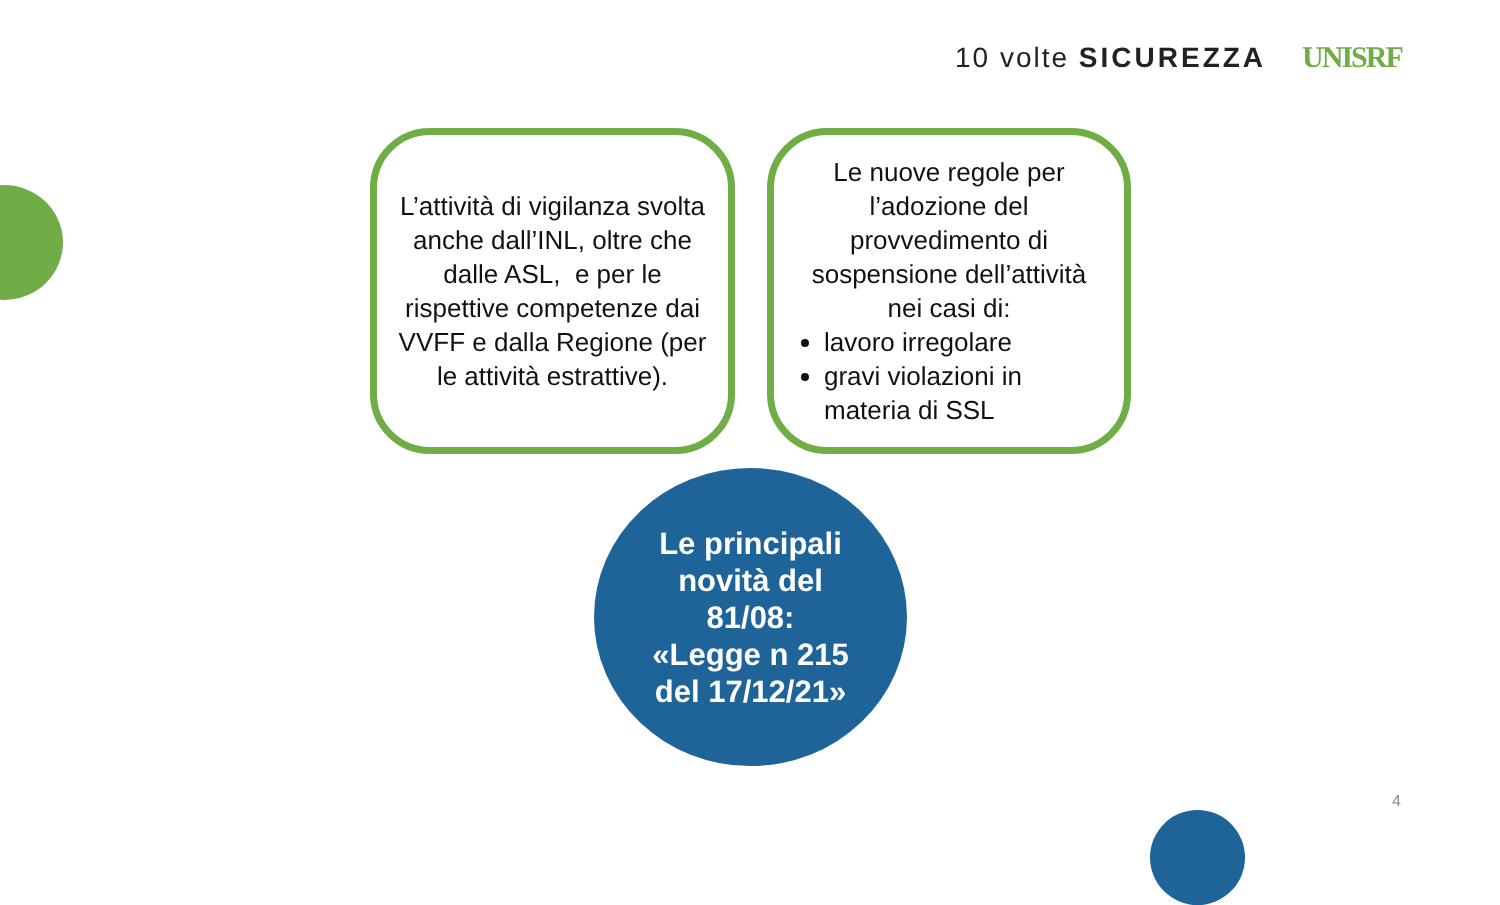10 volte SICUREZZA UNISRF
L’attività di vigilanza svolta anche dall’INL, oltre che dalle ASL, e per le rispettive competenze dai VVFF e dalla Regione (per le attività estrattive).
Le nuove regole per l’adozione del provvedimento di sospensione dell’attività nei casi di:
lavoro irregolare
gravi violazioni in materia di SSL
Le principali
novità del
81/08:
«Legge n 215
del 17/12/21»
4